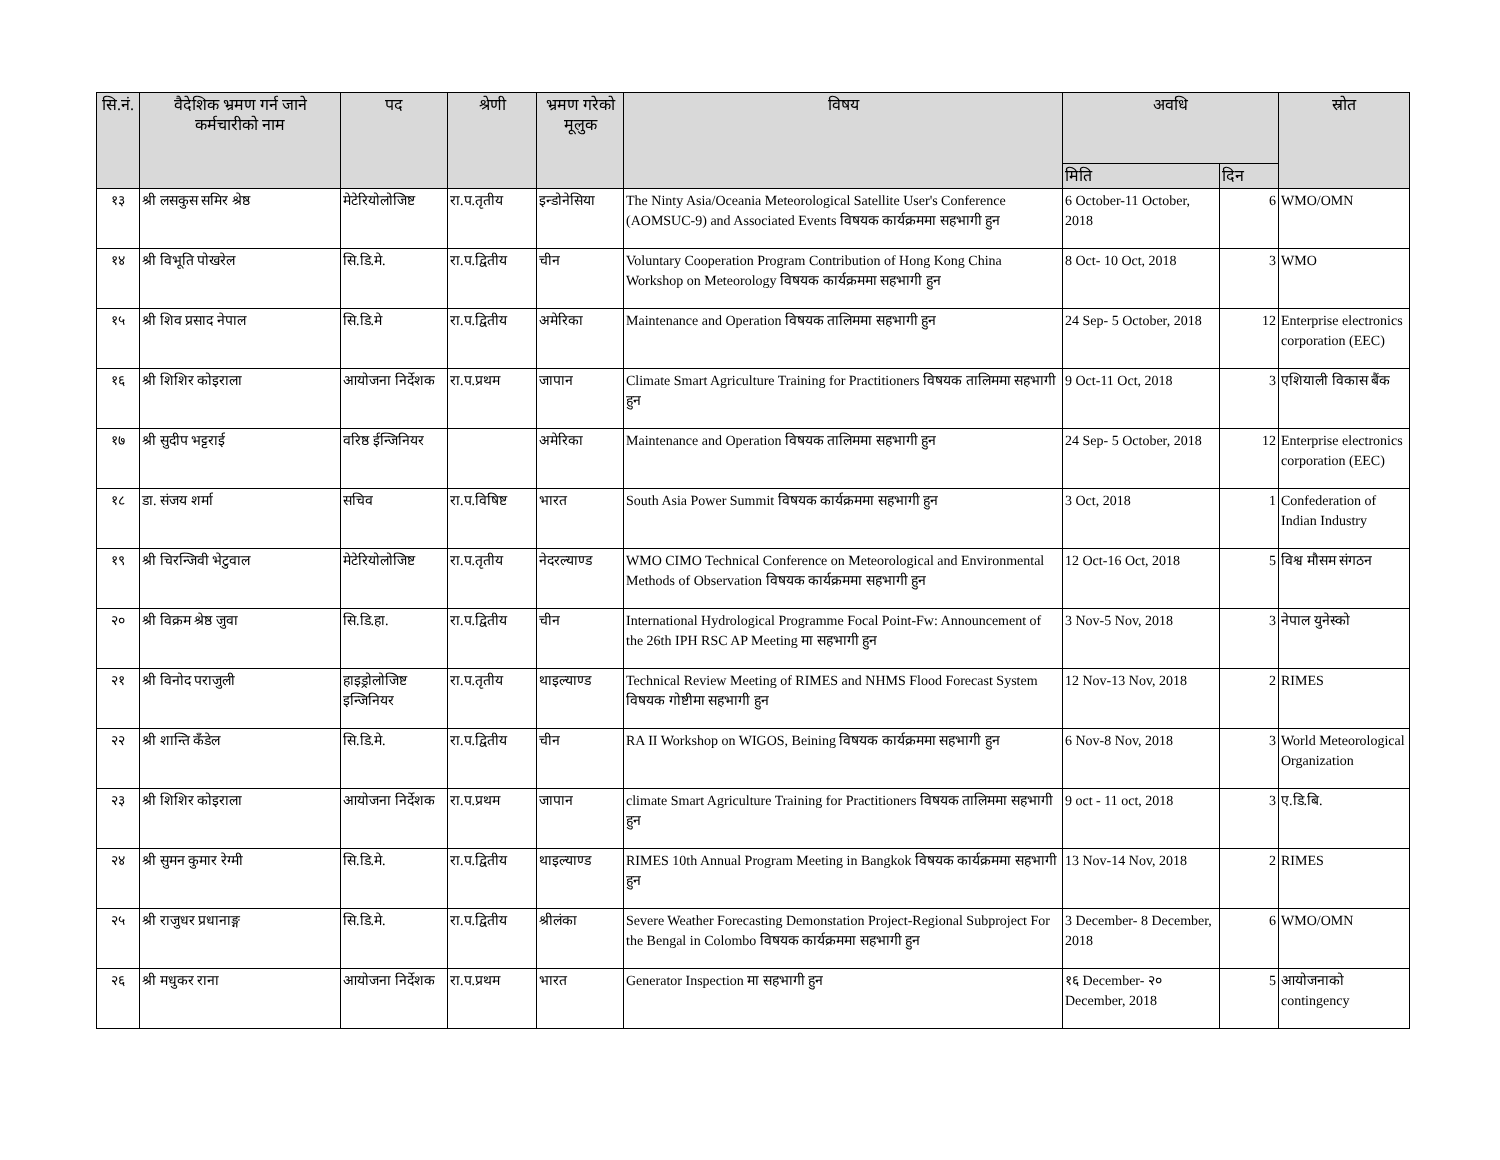| सि.नं. | वैदेशिक भ्रमण गर्न जाने कर्मचारीको नाम | पद | श्रेणी | भ्रमण गरेको मूलुक | विषय | अवधि | | स्रोत |
| --- | --- | --- | --- | --- | --- | --- | --- | --- |
| | | | | | | मिति | दिन | |
| १३ | श्री लसकुस समिर श्रेष्ठ | मेटेरियोलोजिष्ट | रा.प.तृतीय | इन्डोनेसिया | The Ninty Asia/Oceania Meteorological Satellite User's Conference (AOMSUC-9) and Associated Events विषयक कार्यक्रममा सहभागी हुन | 6 October-11 October, 2018 | 6 | WMO/OMN |
| १४ | श्री विभूति पोखरेल | सि.डि.मे. | रा.प.द्वितीय | चीन | Voluntary Cooperation Program Contribution of Hong Kong China Workshop on Meteorology विषयक कार्यक्रममा सहभागी हुन | 8 Oct- 10 Oct, 2018 | 3 | WMO |
| १५ | श्री शिव प्रसाद नेपाल | सि.डि.मे | रा.प.द्वितीय | अमेरिका | Maintenance and Operation विषयक तालिममा सहभागी हुन | 24 Sep- 5 October, 2018 | 12 | Enterprise electronics corporation (EEC) |
| १६ | श्री शिशिर कोइराला | आयोजना निर्देशक | रा.प.प्रथम | जापान | Climate Smart Agriculture Training for Practitioners विषयक तालिममा सहभागी हुन | 9 Oct-11 Oct, 2018 | 3 | एशियाली विकास बैंक |
| १७ | श्री सुदीप भट्टराई | वरिष्ठ ईन्जिनियर | | अमेरिका | Maintenance and Operation विषयक तालिममा सहभागी हुन | 24 Sep- 5 October, 2018 | 12 | Enterprise electronics corporation (EEC) |
| १८ | डा. संजय शर्मा | सचिव | रा.प.विषिष्ट | भारत | South Asia Power Summit विषयक कार्यक्रममा सहभागी हुन | 3 Oct, 2018 | 1 | Confederation of Indian Industry |
| १९ | श्री चिरन्जिवी भेटुवाल | मेटेरियोलोजिष्ट | रा.प.तृतीय | नेदरल्याण्ड | WMO CIMO Technical Conference on Meteorological and Environmental Methods of Observation विषयक कार्यक्रममा सहभागी हुन | 12 Oct-16 Oct, 2018 | 5 | विश्व मौसम संगठन |
| २० | श्री विक्रम श्रेष्ठ जुवा | सि.डि.हा. | रा.प.द्वितीय | चीन | International Hydrological Programme Focal Point-Fw: Announcement of the 26th IPH RSC AP Meeting मा सहभागी हुन | 3 Nov-5 Nov, 2018 | 3 | नेपाल युनेस्को |
| २१ | श्री विनोद पराजुली | हाइड्रोलोजिष्ट इन्जिनियर | रा.प.तृतीय | थाइल्याण्ड | Technical Review Meeting of RIMES and NHMS Flood Forecast System विषयक गोष्टीमा सहभागी हुन | 12 Nov-13 Nov, 2018 | 2 | RIMES |
| २२ | श्री शान्ति कँडेल | सि.डि.मे. | रा.प.द्वितीय | चीन | RA II Workshop on WIGOS, Beining विषयक कार्यक्रममा सहभागी हुन | 6 Nov-8 Nov, 2018 | 3 | World Meteorological Organization |
| २३ | श्री शिशिर कोइराला | आयोजना निर्देशक | रा.प.प्रथम | जापान | climate Smart Agriculture Training for Practitioners विषयक तालिममा सहभागी हुन | 9 oct - 11 oct, 2018 | 3 | ए.डि.बि. |
| २४ | श्री सुमन कुमार रेग्मी | सि.डि.मे. | रा.प.द्वितीय | थाइल्याण्ड | RIMES 10th Annual Program Meeting in Bangkok विषयक कार्यक्रममा सहभागी हुन | 13 Nov-14 Nov, 2018 | 2 | RIMES |
| २५ | श्री राजुधर प्रधानाङ्ग | सि.डि.मे. | रा.प.द्वितीय | श्रीलंका | Severe Weather Forecasting Demonstation Project-Regional Subproject For the Bengal in Colombo विषयक कार्यक्रममा सहभागी हुन | 3 December- 8 December, 2018 | 6 | WMO/OMN |
| २६ | श्री मधुकर राना | आयोजना निर्देशक | रा.प.प्रथम | भारत | Generator Inspection मा सहभागी हुन | १६ December- २० December, 2018 | 5 | आयोजनाको contingency |